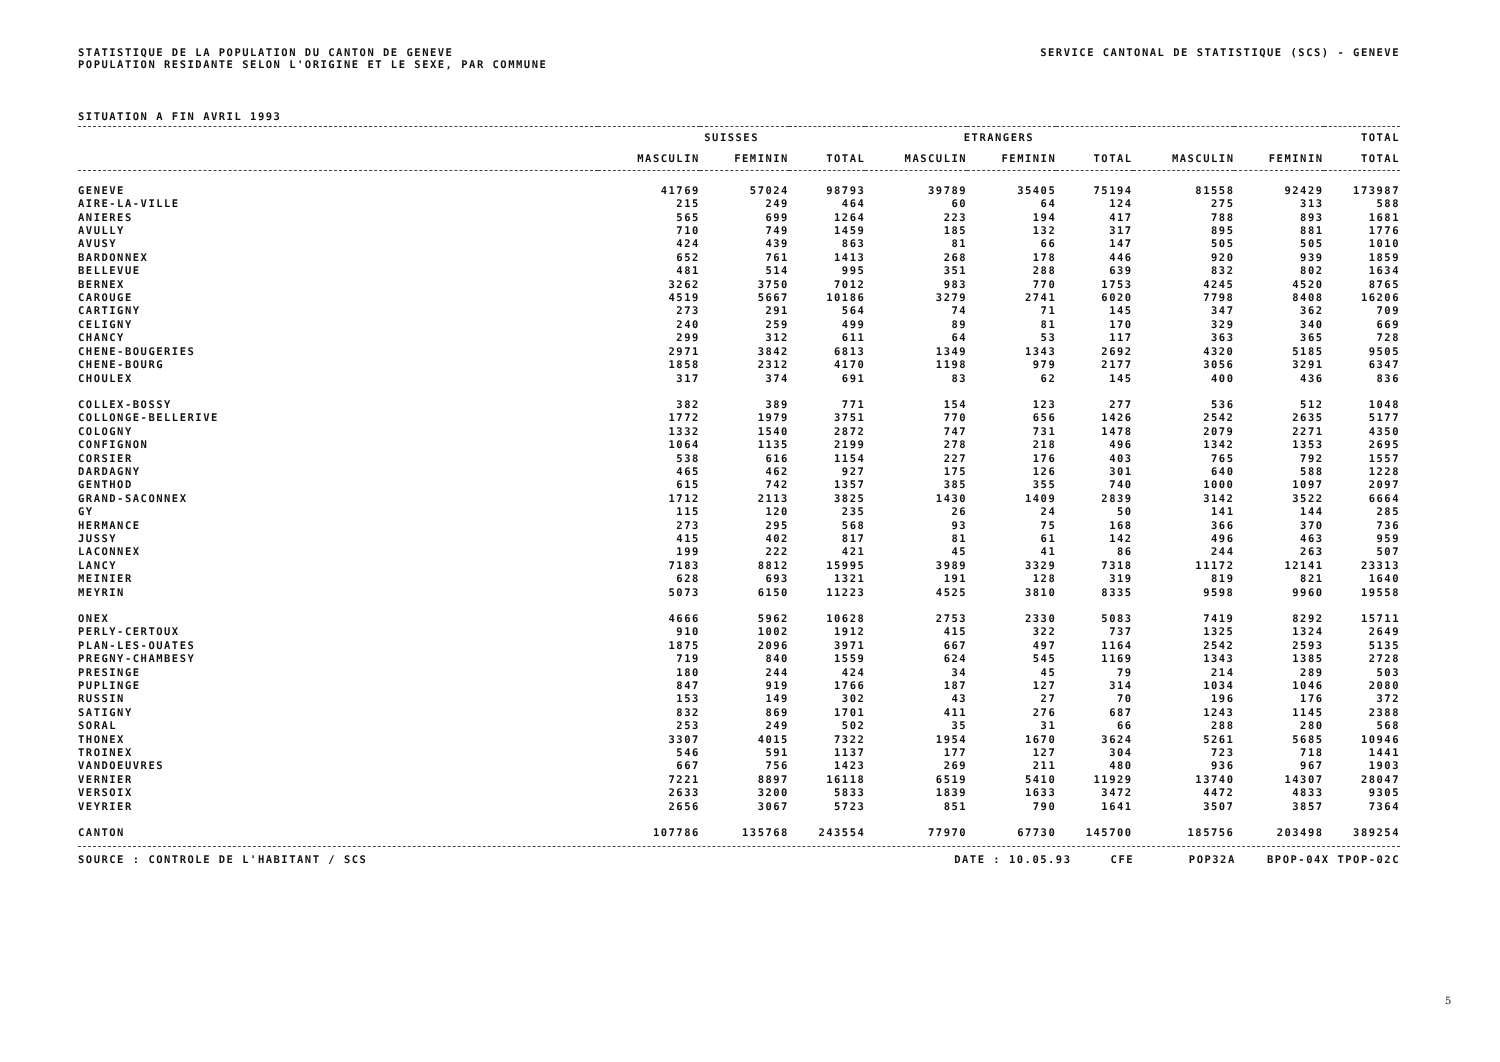STATISTIQUE DE LA POPULATION DU CANTON DE GENEVE
POPULATION RESIDANTE SELON L'ORIGINE ET LE SEXE, PAR COMMUNE
SERVICE CANTONAL DE STATISTIQUE (SCS) - GENEVE
SITUATION A FIN AVRIL 1993
| | SUISSES | | | ETRANGERS | | | TOTAL | | |
| --- | --- | --- | --- | --- | --- | --- | --- | --- | --- |
| | MASCULIN | FEMININ | TOTAL | MASCULIN | FEMININ | TOTAL | MASCULIN | FEMININ | TOTAL |
| GENEVE | 41769 | 57024 | 98793 | 39789 | 35405 | 75194 | 81558 | 92429 | 173987 |
| AIRE-LA-VILLE | 215 | 249 | 464 | 60 | 64 | 124 | 275 | 313 | 588 |
| ANIERES | 565 | 699 | 1264 | 223 | 194 | 417 | 788 | 893 | 1681 |
| AVULLY | 710 | 749 | 1459 | 185 | 132 | 317 | 895 | 881 | 1776 |
| AVUSY | 424 | 439 | 863 | 81 | 66 | 147 | 505 | 505 | 1010 |
| BARDONNEX | 652 | 761 | 1413 | 268 | 178 | 446 | 920 | 939 | 1859 |
| BELLEVUE | 481 | 514 | 995 | 351 | 288 | 639 | 832 | 802 | 1634 |
| BERNEX | 3262 | 3750 | 7012 | 983 | 770 | 1753 | 4245 | 4520 | 8765 |
| CAROUGE | 4519 | 5667 | 10186 | 3279 | 2741 | 6020 | 7798 | 8408 | 16206 |
| CARTIGNY | 273 | 291 | 564 | 74 | 71 | 145 | 347 | 362 | 709 |
| CELIGNY | 240 | 259 | 499 | 89 | 81 | 170 | 329 | 340 | 669 |
| CHANCY | 299 | 312 | 611 | 64 | 53 | 117 | 363 | 365 | 728 |
| CHENE-BOUGERIES | 2971 | 3842 | 6813 | 1349 | 1343 | 2692 | 4320 | 5185 | 9505 |
| CHENE-BOURG | 1858 | 2312 | 4170 | 1198 | 979 | 2177 | 3056 | 3291 | 6347 |
| CHOULEX | 317 | 374 | 691 | 83 | 62 | 145 | 400 | 436 | 836 |
| COLLEX-BOSSY | 382 | 389 | 771 | 154 | 123 | 277 | 536 | 512 | 1048 |
| COLLONGE-BELLERIVE | 1772 | 1979 | 3751 | 770 | 656 | 1426 | 2542 | 2635 | 5177 |
| COLOGNY | 1332 | 1540 | 2872 | 747 | 731 | 1478 | 2079 | 2271 | 4350 |
| CONFIGNON | 1064 | 1135 | 2199 | 278 | 218 | 496 | 1342 | 1353 | 2695 |
| CORSIER | 538 | 616 | 1154 | 227 | 176 | 403 | 765 | 792 | 1557 |
| DARDAGNY | 465 | 462 | 927 | 175 | 126 | 301 | 640 | 588 | 1228 |
| GENTHOD | 615 | 742 | 1357 | 385 | 355 | 740 | 1000 | 1097 | 2097 |
| GRAND-SACONNEX | 1712 | 2113 | 3825 | 1430 | 1409 | 2839 | 3142 | 3522 | 6664 |
| GY | 115 | 120 | 235 | 26 | 24 | 50 | 141 | 144 | 285 |
| HERMANCE | 273 | 295 | 568 | 93 | 75 | 168 | 366 | 370 | 736 |
| JUSSY | 415 | 402 | 817 | 81 | 61 | 142 | 496 | 463 | 959 |
| LACONNEX | 199 | 222 | 421 | 45 | 41 | 86 | 244 | 263 | 507 |
| LANCY | 7183 | 8812 | 15995 | 3989 | 3329 | 7318 | 11172 | 12141 | 23313 |
| MEINIER | 628 | 693 | 1321 | 191 | 128 | 319 | 819 | 821 | 1640 |
| MEYRIN | 5073 | 6150 | 11223 | 4525 | 3810 | 8335 | 9598 | 9960 | 19558 |
| ONEX | 4666 | 5962 | 10628 | 2753 | 2330 | 5083 | 7419 | 8292 | 15711 |
| PERLY-CERTOUX | 910 | 1002 | 1912 | 415 | 322 | 737 | 1325 | 1324 | 2649 |
| PLAN-LES-OUATES | 1875 | 2096 | 3971 | 667 | 497 | 1164 | 2542 | 2593 | 5135 |
| PREGNY-CHAMBESY | 719 | 840 | 1559 | 624 | 545 | 1169 | 1343 | 1385 | 2728 |
| PRESINGE | 180 | 244 | 424 | 34 | 45 | 79 | 214 | 289 | 503 |
| PUPLINGE | 847 | 919 | 1766 | 187 | 127 | 314 | 1034 | 1046 | 2080 |
| RUSSIN | 153 | 149 | 302 | 43 | 27 | 70 | 196 | 176 | 372 |
| SATIGNY | 832 | 869 | 1701 | 411 | 276 | 687 | 1243 | 1145 | 2388 |
| SORAL | 253 | 249 | 502 | 35 | 31 | 66 | 288 | 280 | 568 |
| THONEX | 3307 | 4015 | 7322 | 1954 | 1670 | 3624 | 5261 | 5685 | 10946 |
| TROINEX | 546 | 591 | 1137 | 177 | 127 | 304 | 723 | 718 | 1441 |
| VANDOEUVRES | 667 | 756 | 1423 | 269 | 211 | 480 | 936 | 967 | 1903 |
| VERNIER | 7221 | 8897 | 16118 | 6519 | 5410 | 11929 | 13740 | 14307 | 28047 |
| VERSOIX | 2633 | 3200 | 5833 | 1839 | 1633 | 3472 | 4472 | 4833 | 9305 |
| VEYRIER | 2656 | 3067 | 5723 | 851 | 790 | 1641 | 3507 | 3857 | 7364 |
| CANTON | 107786 | 135768 | 243554 | 77970 | 67730 | 145700 | 185756 | 203498 | 389254 |
SOURCE : CONTROLE DE L'HABITANT / SCS DATE : 10.05.93 CFE POP32A BPOP-04X TPOP-02C
5